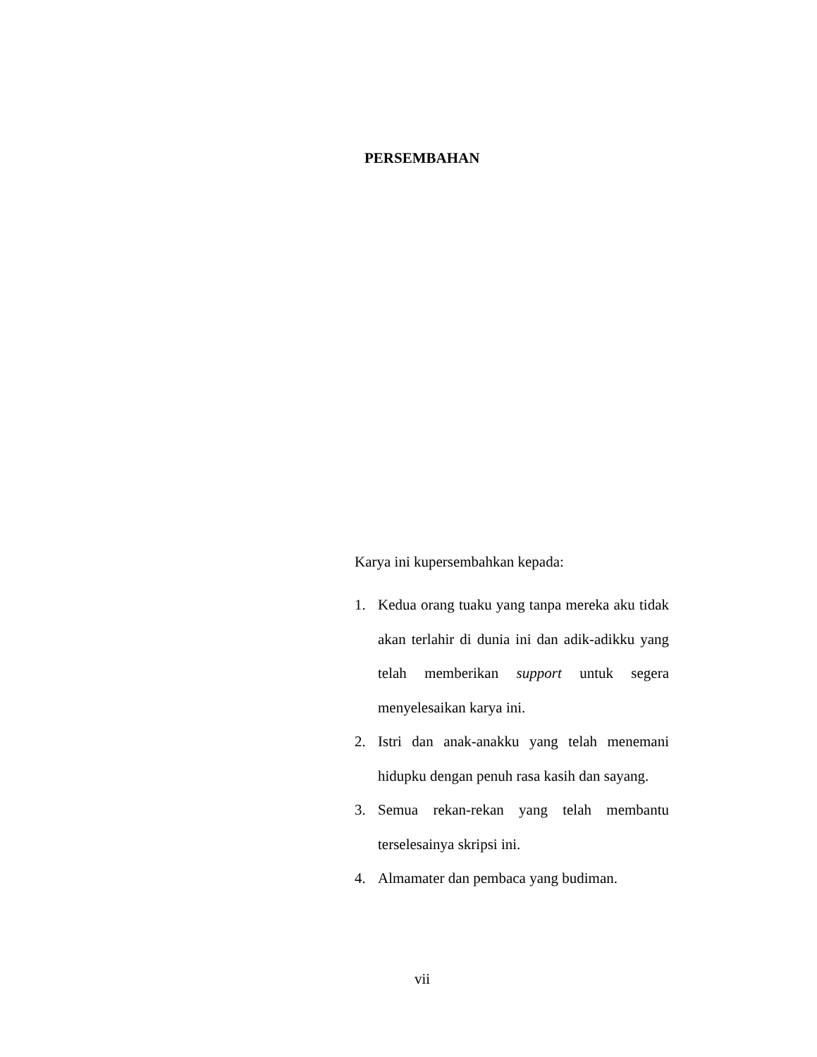PERSEMBAHAN
Karya ini kupersembahkan kepada:
1. Kedua orang tuaku yang tanpa mereka aku tidak akan terlahir di dunia ini dan adik-adikku yang telah memberikan support untuk segera menyelesaikan karya ini.
2. Istri dan anak-anakku yang telah menemani hidupku dengan penuh rasa kasih dan sayang.
3. Semua rekan-rekan yang telah membantu terselesainya skripsi ini.
4. Almamater dan pembaca yang budiman.
vii